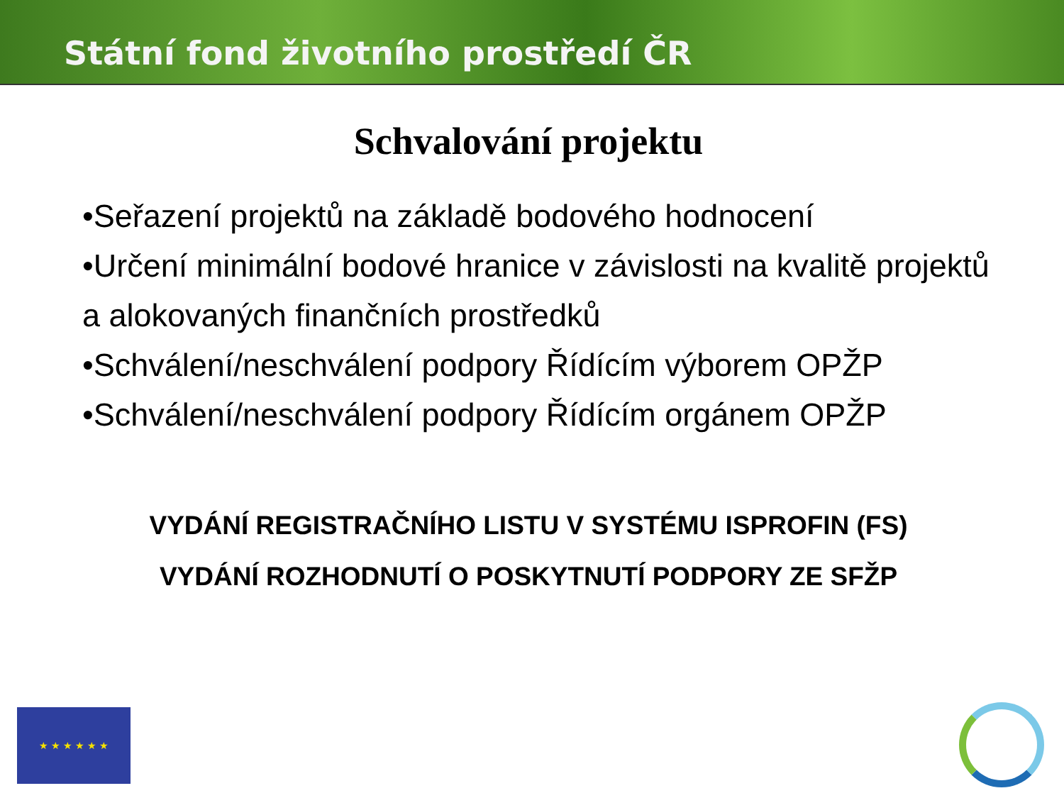Státní fond životního prostředí ČR
Schvalování projektu
•Seřazení projektů na základě bodového hodnocení
•Určení minimální bodové hranice v závislosti na kvalitě projektů a alokovaných finančních prostředků
•Schválení/neschválení podpory Řídícím výborem OPŽP
•Schválení/neschválení podpory Řídícím orgánem OPŽP
VYDÁNÍ REGISTRAČNÍHO LISTU V SYSTÉMU ISPROFIN (FS)
VYDÁNÍ ROZHODNUTÍ O POSKYTNUTÍ PODPORY ZE SFŽP
★ ★ ★ ★ ★ ★